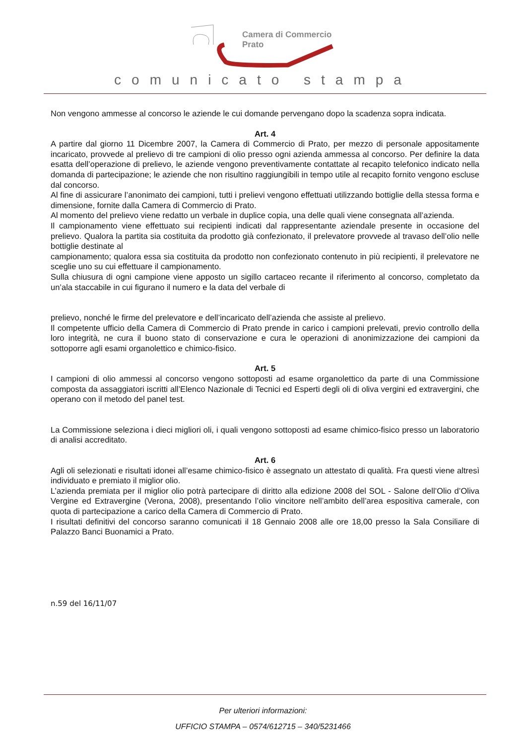Camera di Commercio
Prato
comunicato stampa
Non vengono ammesse al concorso le aziende le cui domande pervengano dopo la scadenza sopra indicata.
Art. 4
A partire dal giorno 11 Dicembre 2007, la Camera di Commercio di Prato, per mezzo di personale appositamente incaricato, provvede al prelievo di tre campioni di olio presso ogni azienda ammessa al concorso. Per definire la data esatta dell’operazione di prelievo, le aziende vengono preventivamente contattate al recapito telefonico indicato nella domanda di partecipazione; le aziende che non risultino raggiungibili in tempo utile al recapito fornito vengono escluse dal concorso.
Al fine di assicurare l’anonimato dei campioni, tutti i prelievi vengono effettuati utilizzando bottiglie della stessa forma e dimensione, fornite dalla Camera di Commercio di Prato.
Al momento del prelievo viene redatto un verbale in duplice copia, una delle quali viene consegnata all’azienda.
Il campionamento viene effettuato sui recipienti indicati dal rappresentante aziendale presente in occasione del prelievo. Qualora la partita sia costituita da prodotto già confezionato, il prelevatore provvede al travaso dell’olio nelle bottiglie destinate al
campionamento; qualora essa sia costituita da prodotto non confezionato contenuto in più recipienti, il prelevatore ne sceglie uno su cui effettuare il campionamento.
Sulla chiusura di ogni campione viene apposto un sigillo cartaceo recante il riferimento al concorso, completato da un’ala staccabile in cui figurano il numero e la data del verbale di
prelievo, nonché le firme del prelevatore e dell’incaricato dell’azienda che assiste al prelievo.
Il competente ufficio della Camera di Commercio di Prato prende in carico i campioni prelevati, previo controllo della loro integrità, ne cura il buono stato di conservazione e cura le operazioni di anonimizzazione dei campioni da sottoporre agli esami organolettico e chimico-fisico.
Art. 5
I campioni di olio ammessi al concorso vengono sottoposti ad esame organolettico da parte di una Commissione composta da assaggiatori iscritti all’Elenco Nazionale di Tecnici ed Esperti degli oli di oliva vergini ed extravergini, che operano con il metodo del panel test.
La Commissione seleziona i dieci migliori oli, i quali vengono sottoposti ad esame chimico-fisico presso un laboratorio di analisi accreditato.
Art. 6
Agli oli selezionati e risultati idonei all’esame chimico-fisico è assegnato un attestato di qualità. Fra questi viene altresì individuato e premiato il miglior olio.
L’azienda premiata per il miglior olio potrà partecipare di diritto alla edizione 2008 del SOL - Salone dell’Olio d’Oliva Vergine ed Extravergine (Verona, 2008), presentando l’olio vincitore nell’ambito dell’area espositiva camerale, con quota di partecipazione a carico della Camera di Commercio di Prato.
I risultati definitivi del concorso saranno comunicati il 18 Gennaio 2008 alle ore 18,00 presso la Sala Consiliare di Palazzo Banci Buonamici a Prato.
n.59 del 16/11/07
Per ulteriori informazioni:
UFFICIO STAMPA – 0574/612715 – 340/5231466